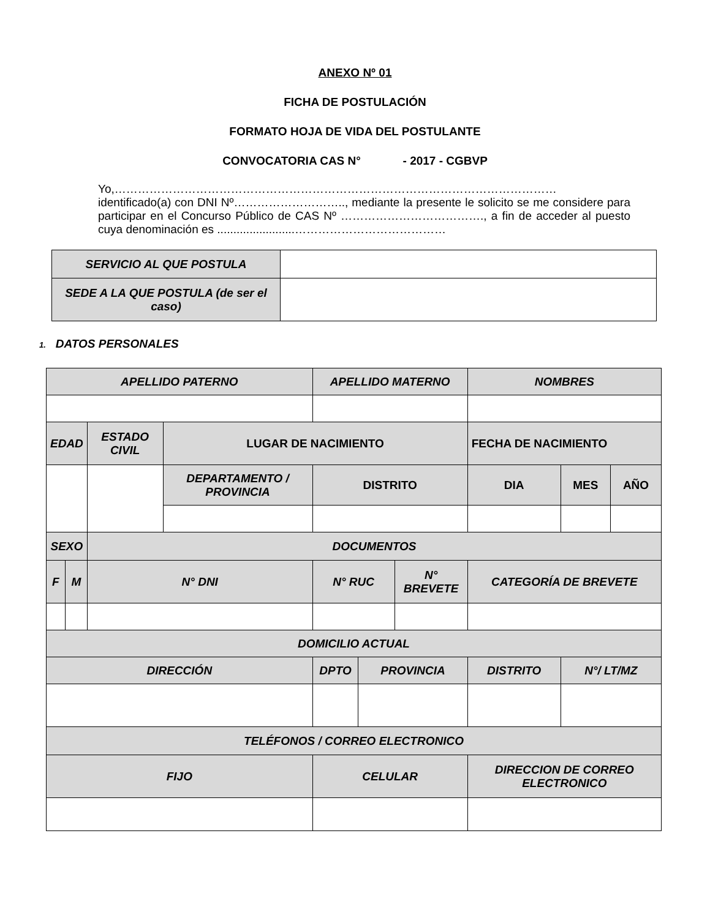ANEXO Nº 01
FICHA DE POSTULACIÓN
FORMATO HOJA DE VIDA DEL POSTULANTE
CONVOCATORIA CAS N° - 2017 - CGBVP
Yo,…………………………………………………………………………………………………… identificado(a) con DNI Nº……………………….., mediante la presente le solicito se me considere para participar en el Concurso Público de CAS Nº ………………………………., a fin de acceder al puesto cuya denominación es ........................…………………………………
| SERVICIO AL QUE POSTULA | |
| SEDE A LA QUE POSTULA (de ser el caso) | |
1. DATOS PERSONALES
| APELLIDO PATERNO | | | | APELLIDO MATERNO | | | NOMBRES | | | |
| EDAD | | ESTADO CIVIL | LUGAR DE NACIMIENTO | | | | | FECHA DE NACIMIENTO | | |
| | | | DEPARTAMENTO / PROVINCIA | DISTRITO | | | | DIA | MES | AÑO |
| SEXO | | DOCUMENTOS | | | | | | | | |
| F | M | N° DNI | | N° RUC | | N° BREVETE | | CATEGORÍA DE BREVETE | | |
| DOMICILIO ACTUAL | | | | | | | | | | |
| DIRECCIÓN | | | | DPTO | PROVINCIA | | DISTRITO | | N°/ LT/MZ | |
| TELÉFONOS / CORREO ELECTRONICO | | | | | | | | | | |
| FIJO | | | | CELULAR | | | DIRECCION DE CORREO ELECTRONICO | | | |